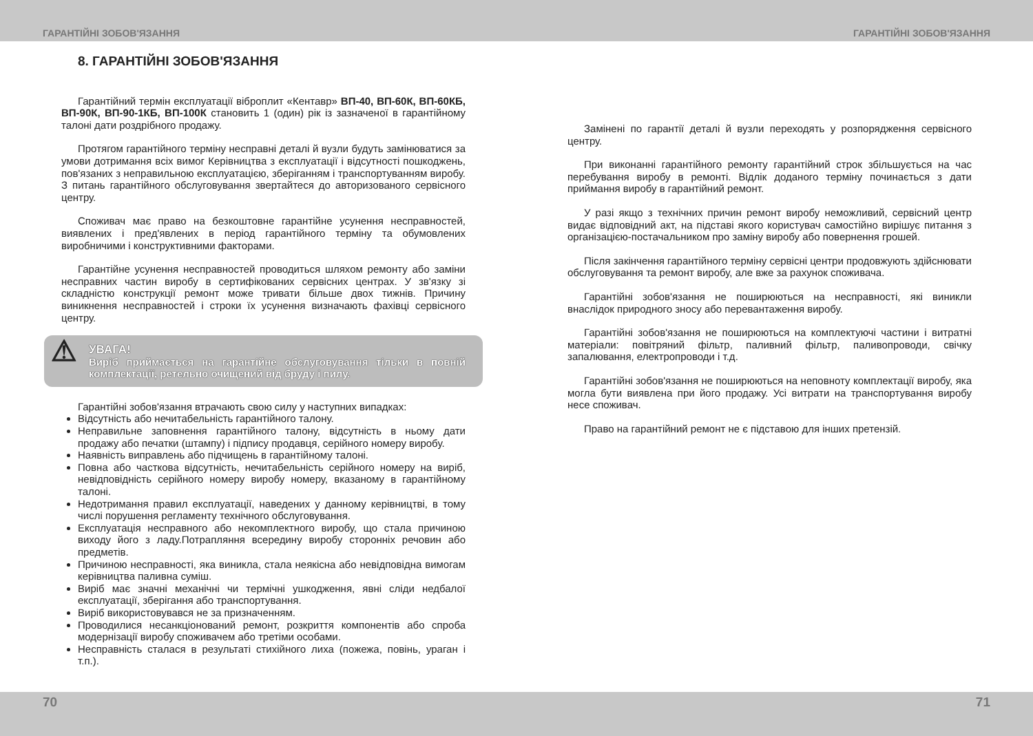ГАРАНТІЙНІ ЗОБОВ'ЯЗАННЯ ГАРАНТІЙНІ ЗОБОВ'ЯЗАННЯ
8. ГАРАНТІЙНІ ЗОБОВ'ЯЗАННЯ
Гарантійний термін експлуатації віброплит «Кентавр» ВП-40, ВП-60К, ВП-60КБ, ВП-90К, ВП-90-1КБ, ВП-100К становить 1 (один) рік із зазначеної в гарантійному талоні дати роздрібного продажу.
Протягом гарантійного терміну несправні деталі й вузли будуть замінюватися за умови дотримання всіх вимог Керівництва з експлуатації і відсутності пошкоджень, пов'язаних з неправильною експлуатацією, зберіганням і транспортуванням виробу. З питань гарантійного обслуговування звертайтеся до авторизованого сервісного центру.
Споживач має право на безкоштовне гарантійне усунення несправностей, виявлених і пред'явлених в період гарантійного терміну та обумовлених виробничими і конструктивними факторами.
Гарантійне усунення несправностей проводиться шляхом ремонту або заміни несправних частин виробу в сертифікованих сервісних центрах. У зв'язку зі складністю конструкції ремонт може тривати більше двох тижнів. Причину виникнення несправностей і строки їх усунення визначають фахівці сервісного центру.
⚠
УВАГА!
Виріб приймається на гарантійне обслуговування тільки в повній комплектації, ретельно очищений від бруду і пилу.
Гарантійні зобов'язання втрачають свою силу у наступних випадках:
Відсутність або нечитабельність гарантійного талону.
Неправильне заповнення гарантійного талону, відсутність в ньому дати продажу або печатки (штампу) і підпису продавця, серійного номеру виробу.
Наявність виправлень або підчищень в гарантійному талоні.
Повна або часткова відсутність, нечитабельність серійного номеру на виріб, невідповідність серійного номеру виробу номеру, вказаному в гарантійному талоні.
Недотримання правил експлуатації, наведених у данному керівництві, в тому числі порушення регламенту технічного обслуговування.
Експлуатація несправного або некомплектного виробу, що стала причиною виходу його з ладу.Потрапляння всередину виробу сторонніх речовин або предметів.
Причиною несправності, яка виникла, стала неякісна або невідповідна вимогам керівництва паливна суміш.
Виріб має значні механічні чи термічні ушкодження, явні сліди недбалої експлуатації, зберігання або транспортування.
Виріб використовувався не за призначенням.
Проводилися несанкціонований ремонт, розкриття компонентів або спроба модернізації виробу споживачем або третіми особами.
Несправність сталася в результаті стихійного лиха (пожежа, повінь, ураган і т.п.).
Замінені по гарантії деталі й вузли переходять у розпорядження сервісного центру.
При виконанні гарантійного ремонту гарантійний строк збільшується на час перебування виробу в ремонті. Відлік доданого терміну починається з дати приймання виробу в гарантійний ремонт.
У разі якщо з технічних причин ремонт виробу неможливий, сервісний центр видає відповідний акт, на підставі якого користувач самостійно вирішує питання з організацією-постачальником про заміну виробу або повернення грошей.
Після закінчення гарантійного терміну сервісні центри продовжують здійснювати обслуговування та ремонт виробу, але вже за рахунок споживача.
Гарантійні зобов'язання не поширюються на несправності, які виникли внаслідок природного зносу або перевантаження виробу.
Гарантійні зобов'язання не поширюються на комплектуючі частини і витратні матеріали: повітряний фільтр, паливний фільтр, паливопроводи, свічку запалювання, електропроводи і т.д.
Гарантійні зобов'язання не поширюються на неповноту комплектації виробу, яка могла бути виявлена при його продажу. Усі витрати на транспортування виробу несе споживач.
Право на гарантійний ремонт не є підставою для інших претензій.
70 71